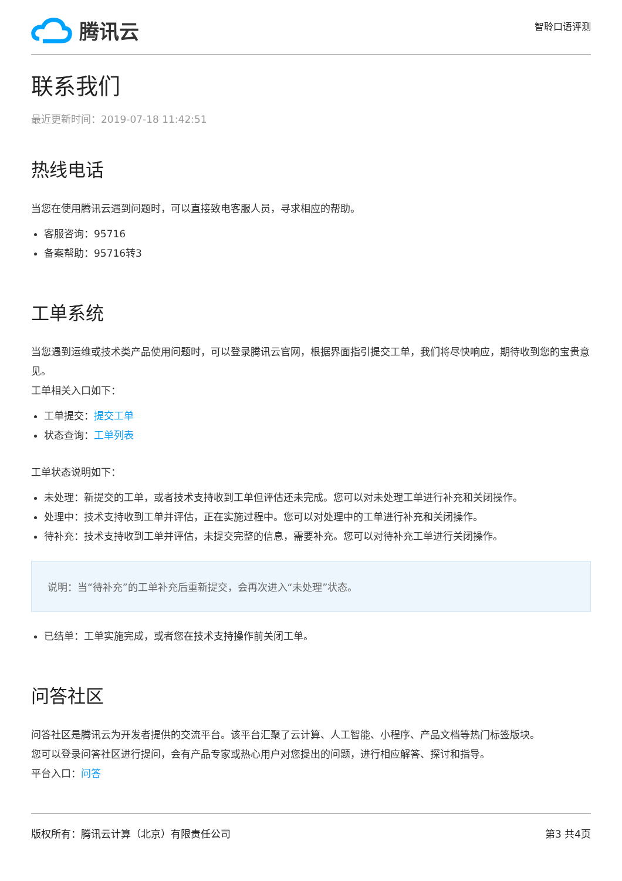腾讯云
智聆口语评测
联系我们
最近更新时间：2019-07-18 11:42:51
热线电话
当您在使用腾讯云遇到问题时，可以直接致电客服人员，寻求相应的帮助。
客服咨询：95716
备案帮助：95716转3
工单系统
当您遇到运维或技术类产品使用问题时，可以登录腾讯云官网，根据界面指引提交工单，我们将尽快响应，期待收到您的宝贵意见。
工单相关入口如下：
工单提交：提交工单
状态查询：工单列表
工单状态说明如下：
未处理：新提交的工单，或者技术支持收到工单但评估还未完成。您可以对未处理工单进行补充和关闭操作。
处理中：技术支持收到工单并评估，正在实施过程中。您可以对处理中的工单进行补充和关闭操作。
待补充：技术支持收到工单并评估，未提交完整的信息，需要补充。您可以对待补充工单进行关闭操作。
说明：当“待补充”的工单补充后重新提交，会再次进入“未处理”状态。
已结单：工单实施完成，或者您在技术支持操作前关闭工单。
问答社区
问答社区是腾讯云为开发者提供的交流平台。该平台汇聚了云计算、人工智能、小程序、产品文档等热门标签版块。
您可以登录问答社区进行提问，会有产品专家或热心用户对您提出的问题，进行相应解答、探讨和指导。
平台入口：问答
版权所有：腾讯云计算（北京）有限责任公司 第3 共4页